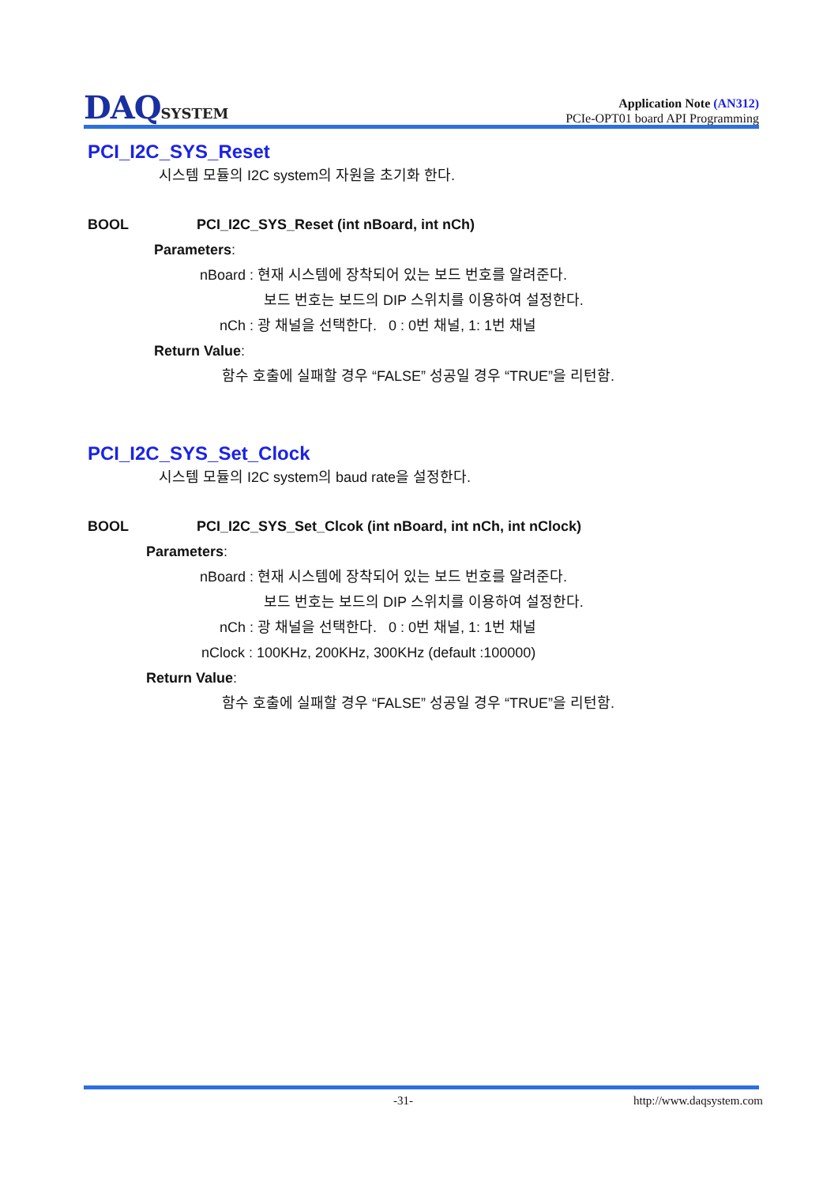DAQSYSTEM
Application Note (AN312)
PCIe-OPT01 board API Programming
PCI_I2C_SYS_Reset
시스템 모듈의 I2C system의 자원을 초기화 한다.
BOOL PCI_I2C_SYS_Reset (int nBoard, int nCh)
Parameters:
nBoard : 현재 시스템에 장착되어 있는 보드 번호를 알려준다.
보드 번호는 보드의 DIP 스위치를 이용하여 설정한다.
nCh : 광 채널을 선택한다. 0 : 0번 채널, 1: 1번 채널
Return Value:
함수 호출에 실패할 경우 “FALSE” 성공일 경우 “TRUE”을 리턴함.
PCI_I2C_SYS_Set_Clock
시스템 모듈의 I2C system의 baud rate을 설정한다.
BOOL PCI_I2C_SYS_Set_Clcok (int nBoard, int nCh, int nClock)
Parameters:
nBoard : 현재 시스템에 장착되어 있는 보드 번호를 알려준다.
보드 번호는 보드의 DIP 스위치를 이용하여 설정한다.
nCh : 광 채널을 선택한다. 0 : 0번 채널, 1: 1번 채널
nClock : 100KHz, 200KHz, 300KHz (default :100000)
Return Value:
함수 호출에 실패할 경우 “FALSE” 성공일 경우 “TRUE”을 리턴함.
-31- http://www.daqsystem.com